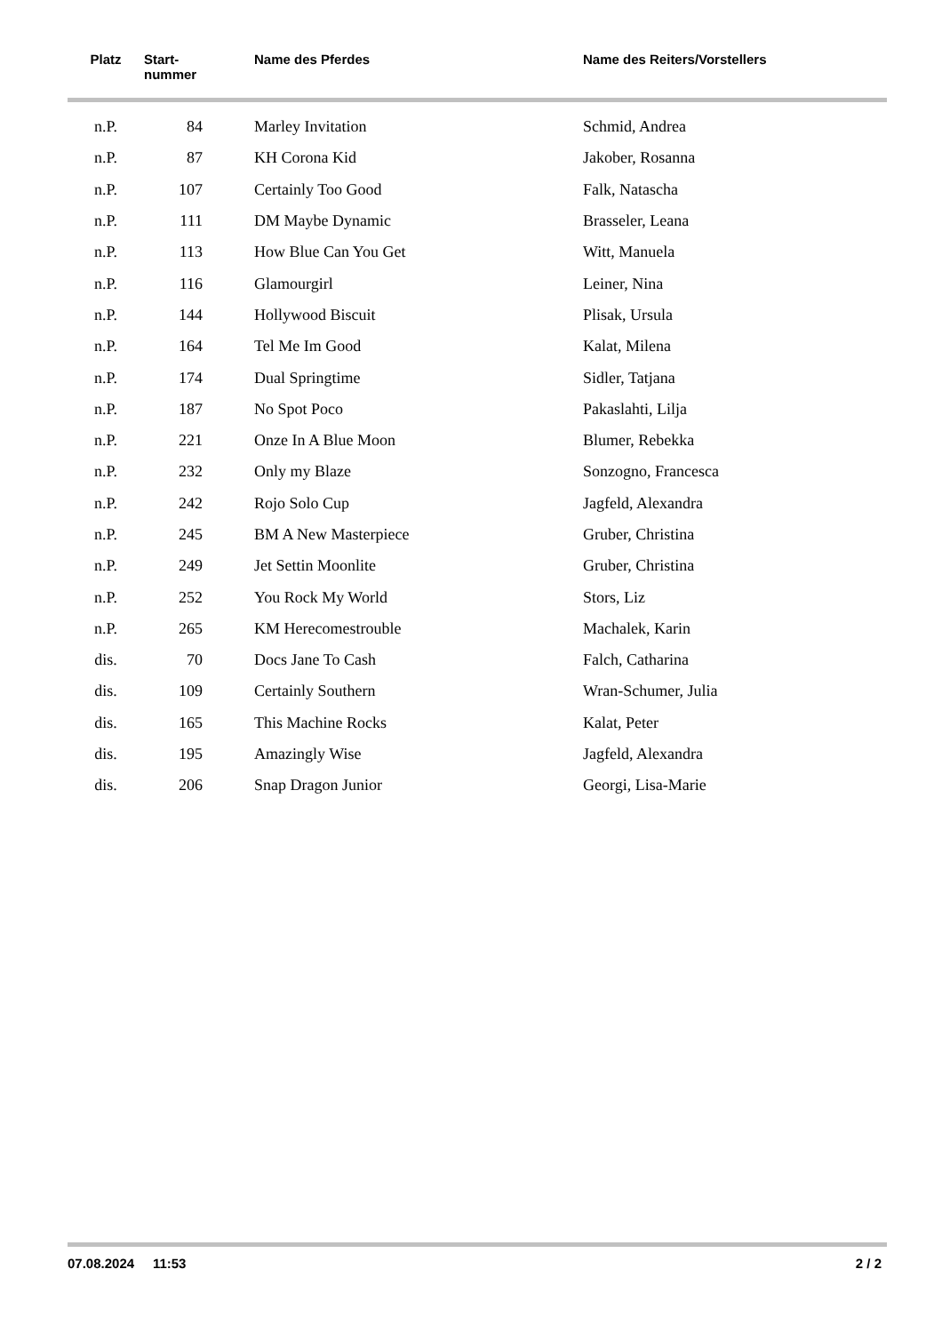| Platz | Start- nummer | Name des Pferdes | Name des Reiters/Vorstellers |
| --- | --- | --- | --- |
| n.P. | 84 | Marley Invitation | Schmid, Andrea |
| n.P. | 87 | KH Corona Kid | Jakober, Rosanna |
| n.P. | 107 | Certainly Too Good | Falk, Natascha |
| n.P. | 111 | DM Maybe Dynamic | Brasseler, Leana |
| n.P. | 113 | How Blue Can You Get | Witt, Manuela |
| n.P. | 116 | Glamourgirl | Leiner, Nina |
| n.P. | 144 | Hollywood Biscuit | Plisak, Ursula |
| n.P. | 164 | Tel Me Im Good | Kalat, Milena |
| n.P. | 174 | Dual Springtime | Sidler, Tatjana |
| n.P. | 187 | No Spot Poco | Pakaslahti, Lilja |
| n.P. | 221 | Onze In A Blue Moon | Blumer, Rebekka |
| n.P. | 232 | Only my Blaze | Sonzogno, Francesca |
| n.P. | 242 | Rojo Solo Cup | Jagfeld, Alexandra |
| n.P. | 245 | BM A New Masterpiece | Gruber, Christina |
| n.P. | 249 | Jet Settin Moonlite | Gruber, Christina |
| n.P. | 252 | You Rock My World | Stors, Liz |
| n.P. | 265 | KM Herecomestrouble | Machalek, Karin |
| dis. | 70 | Docs Jane To Cash | Falch, Catharina |
| dis. | 109 | Certainly Southern | Wran-Schumer, Julia |
| dis. | 165 | This Machine Rocks | Kalat, Peter |
| dis. | 195 | Amazingly Wise | Jagfeld, Alexandra |
| dis. | 206 | Snap Dragon Junior | Georgi, Lisa-Marie |
07.08.2024 11:53 2 / 2